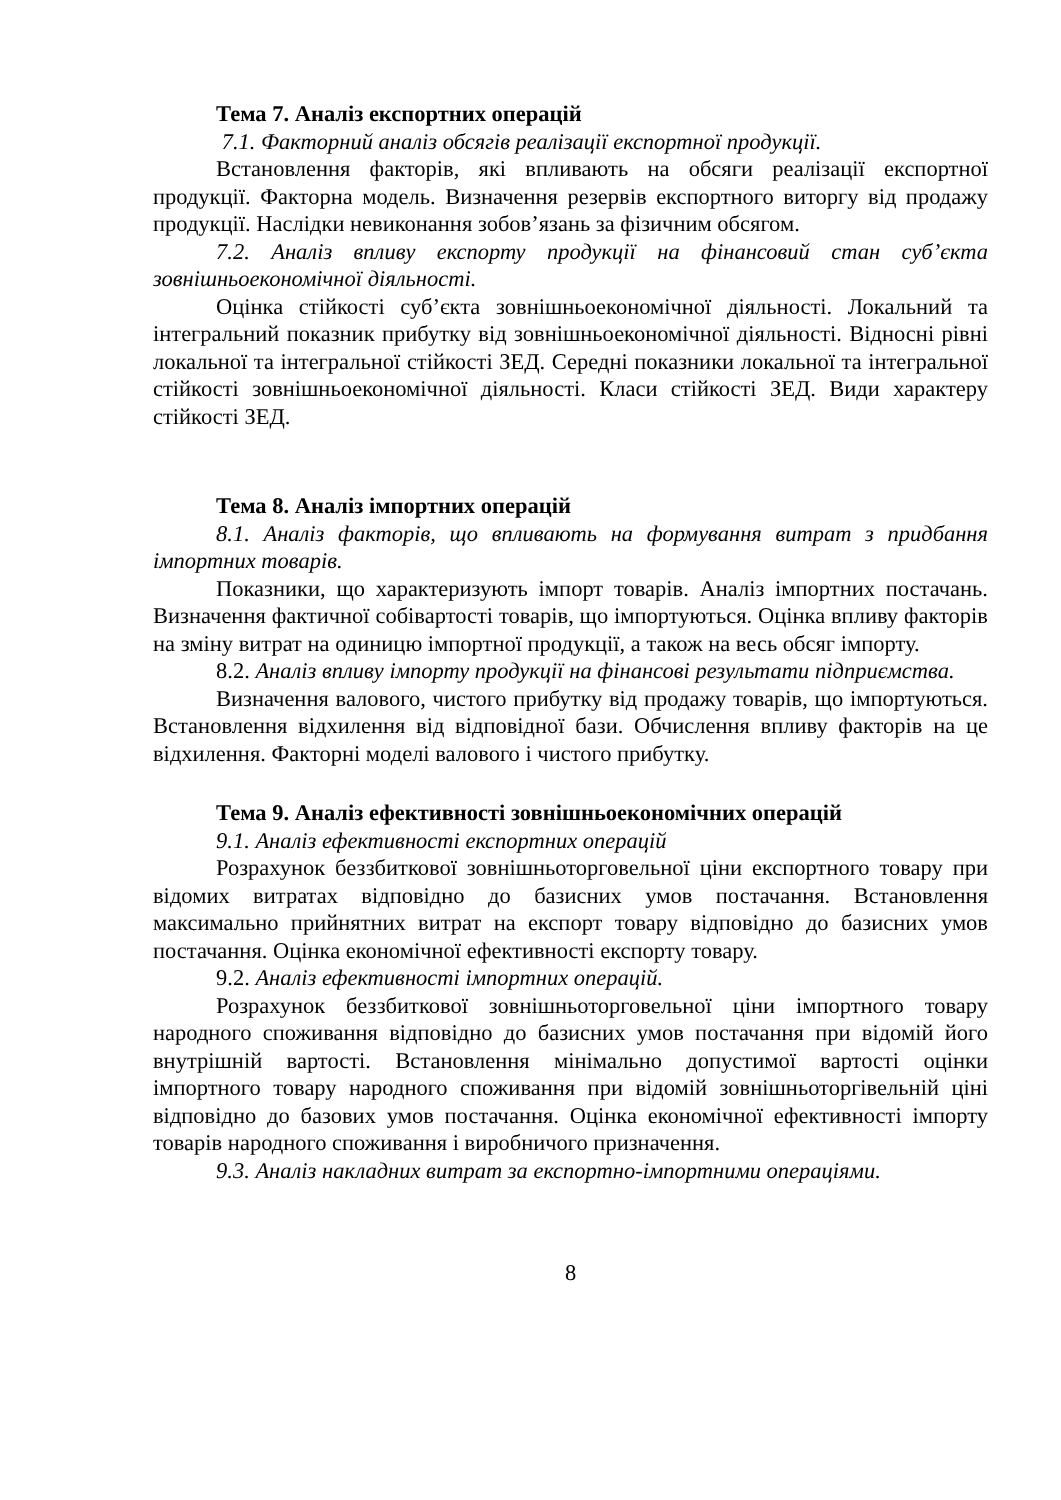Тема 7. Аналіз експортних операцій
7.1. Факторний аналіз обсягів реалізації експортної продукції.
Встановлення факторів, які впливають на обсяги реалізації експортної продукції. Факторна модель. Визначення резервів експортного виторгу від продажу продукції. Наслідки невиконання зобов’язань за фізичним обсягом.
7.2. Аналіз впливу експорту продукції на фінансовий стан суб’єкта зовнішньоекономічної діяльності.
Оцінка стійкості суб’єкта зовнішньоекономічної діяльності. Локальний та інтегральний показник прибутку від зовнішньоекономічної діяльності. Відносні рівні локальної та інтегральної стійкості ЗЕД. Середні показники локальної та інтегральної стійкості зовнішньоекономічної діяльності. Класи стійкості ЗЕД. Види характеру стійкості ЗЕД.
Тема 8. Аналіз імпортних операцій
8.1. Аналіз факторів, що впливають на формування витрат з придбання імпортних товарів.
Показники, що характеризують імпорт товарів. Аналіз імпортних постачань. Визначення фактичної собівартості товарів, що імпортуються. Оцінка впливу факторів на зміну витрат на одиницю імпортної продукції, а також на весь обсяг імпорту.
8.2. Аналіз впливу імпорту продукції на фінансові результати підприємства.
Визначення валового, чистого прибутку від продажу товарів, що імпортуються. Встановлення відхилення від відповідної бази. Обчислення впливу факторів на це відхилення. Факторні моделі валового і чистого прибутку.
Тема 9. Аналіз ефективності зовнішньоекономічних операцій
9.1. Аналіз ефективності експортних операцій
Розрахунок беззбиткової зовнішньоторговельної ціни експортного товару при відомих витратах відповідно до базисних умов постачання. Встановлення максимально прийнятних витрат на експорт товару відповідно до базисних умов постачання. Оцінка економічної ефективності експорту товару.
9.2. Аналіз ефективності імпортних операцій.
Розрахунок беззбиткової зовнішньоторговельної ціни імпортного товару народного споживання відповідно до базисних умов постачання при відомій його внутрішній вартості. Встановлення мінімально допустимої вартості оцінки імпортного товару народного споживання при відомій зовнішньоторгівельній ціні відповідно до базових умов постачання. Оцінка економічної ефективності імпорту товарів народного споживання і виробничого призначення.
9.3. Аналіз накладних витрат за експортно-імпортними операціями.
8